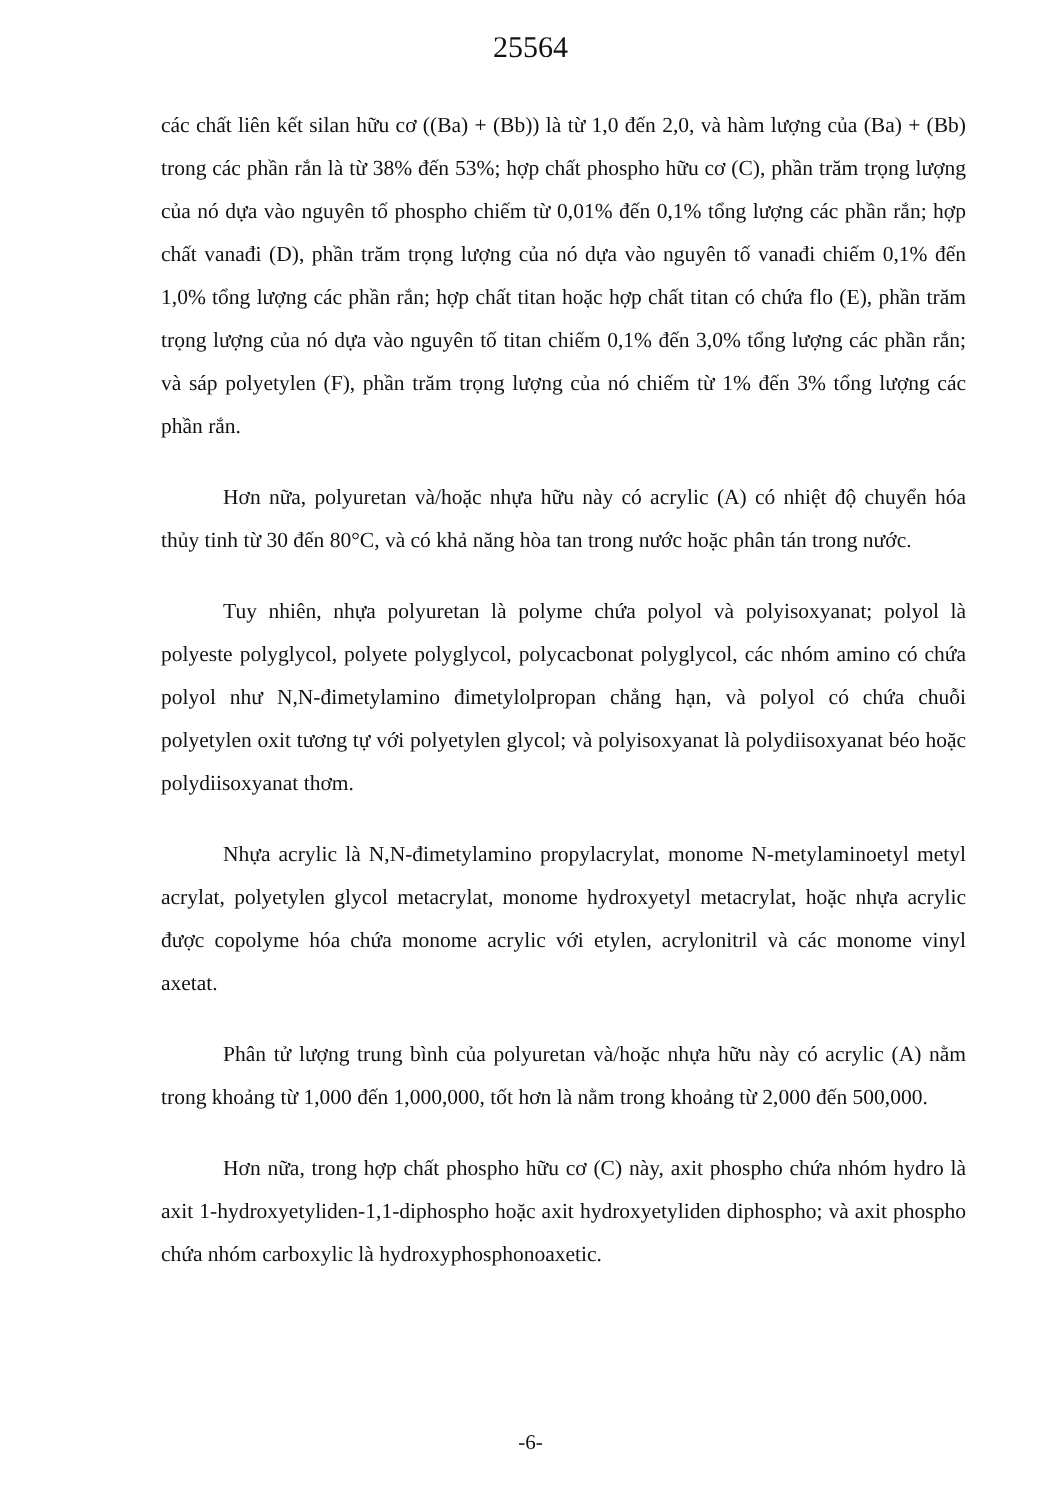25564
các chất liên kết silan hữu cơ ((Ba) + (Bb)) là từ 1,0 đến 2,0, và hàm lượng của (Ba) + (Bb) trong các phần rắn là từ 38% đến 53%; hợp chất phospho hữu cơ (C), phần trăm trọng lượng của nó dựa vào nguyên tố phospho chiếm từ 0,01% đến 0,1% tổng lượng các phần rắn; hợp chất vanađi (D), phần trăm trọng lượng của nó dựa vào nguyên tố vanađi chiếm 0,1% đến 1,0% tổng lượng các phần rắn; hợp chất titan hoặc hợp chất titan có chứa flo (E), phần trăm trọng lượng của nó dựa vào nguyên tố titan chiếm 0,1% đến 3,0% tổng lượng các phần rắn; và sáp polyetylen (F), phần trăm trọng lượng của nó chiếm từ 1% đến 3% tổng lượng các phần rắn.
Hơn nữa, polyuretan và/hoặc nhựa hữu này có acrylic (A) có nhiệt độ chuyển hóa thủy tinh từ 30 đến 80°C, và có khả năng hòa tan trong nước hoặc phân tán trong nước.
Tuy nhiên, nhựa polyuretan là polyme chứa polyol và polyisoxyanat; polyol là polyeste polyglycol, polyete polyglycol, polycacbonat polyglycol, các nhóm amino có chứa polyol như N,N-đimetylamino đimetylolpropan chẳng hạn, và polyol có chứa chuỗi polyetylen oxit tương tự với polyetylen glycol; và polyisoxyanat là polydiisoxyanat béo hoặc polydiisoxyanat thơm.
Nhựa acrylic là N,N-đimetylamino propylacrylat, monome N-metylaminoetyl metyl acrylat, polyetylen glycol metacrylat, monome hydroxyetyl metacrylat, hoặc nhựa acrylic được copolyme hóa chứa monome acrylic với etylen, acrylonitril và các monome vinyl axetat.
Phân tử lượng trung bình của polyuretan và/hoặc nhựa hữu này có acrylic (A) nằm trong khoảng từ 1,000 đến 1,000,000, tốt hơn là nằm trong khoảng từ 2,000 đến 500,000.
Hơn nữa, trong hợp chất phospho hữu cơ (C) này, axit phospho chứa nhóm hydro là axit 1-hydroxyetyliden-1,1-diphospho hoặc axit hydroxyetyliden diphospho; và axit phospho chứa nhóm carboxylic là hydroxyphosphonoaxetic.
-6-